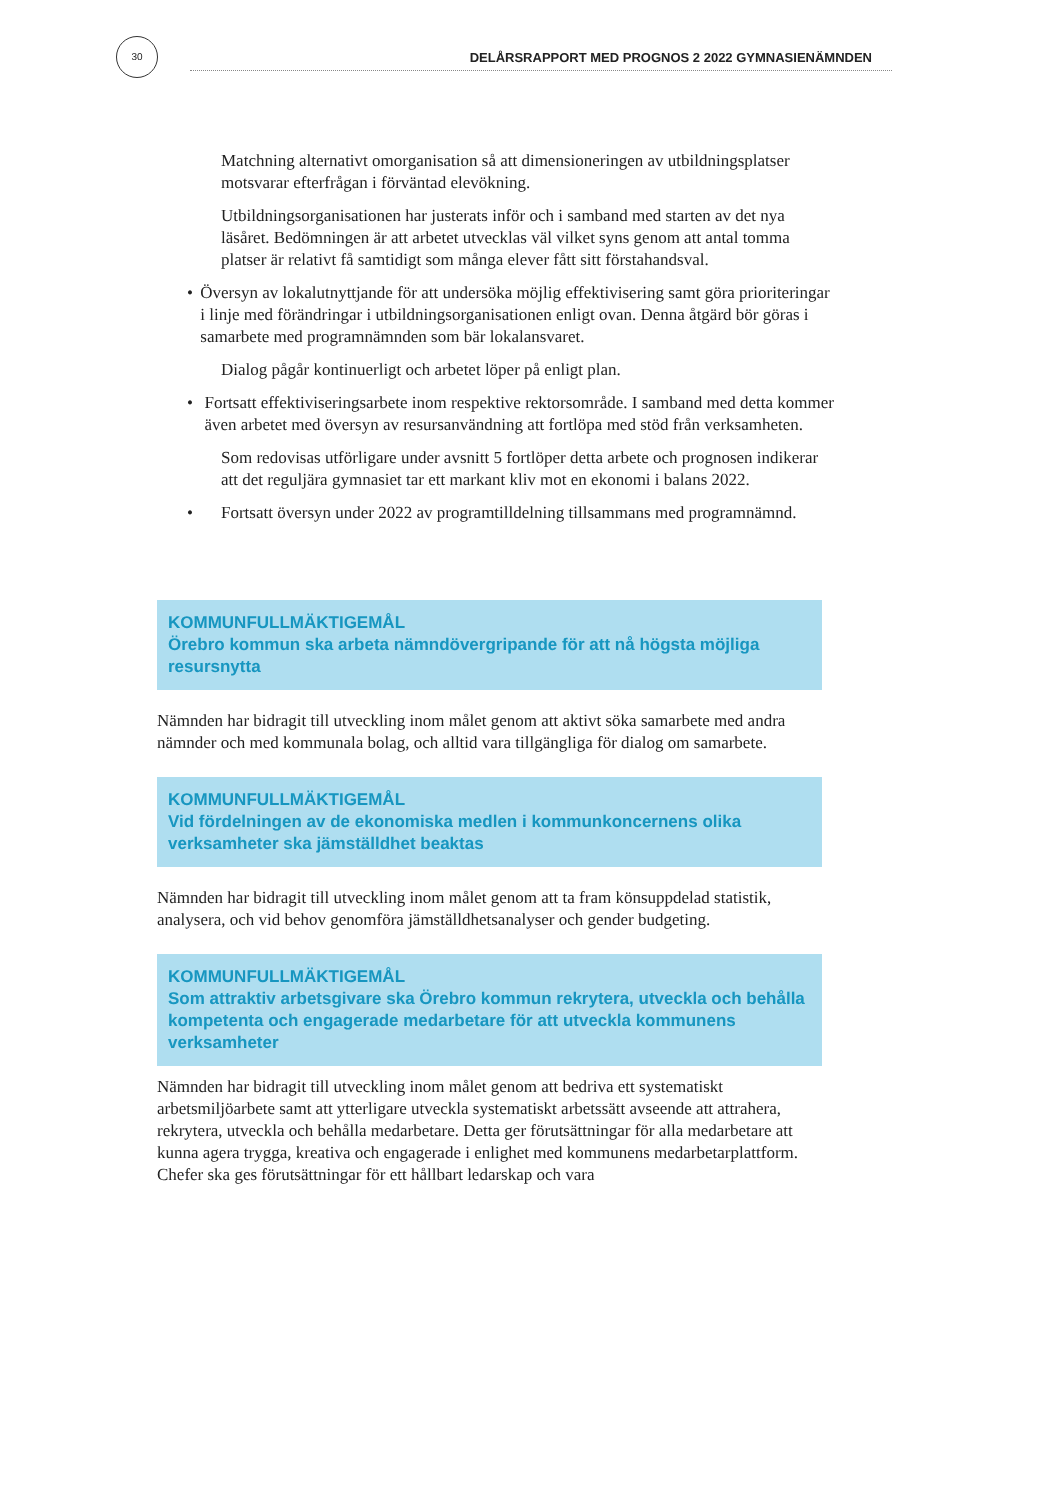30
DELÅRSRAPPORT MED PROGNOS 2 2022 GYMNASIENÄMNDEN
Matchning alternativt omorganisation så att dimensioneringen av utbildningsplatser motsvarar efterfrågan i förväntad elevökning.
Utbildningsorganisationen har justerats inför och i samband med starten av det nya läsåret. Bedömningen är att arbetet utvecklas väl vilket syns genom att antal tomma platser är relativt få samtidigt som många elever fått sitt förstahandsval.
• Översyn av lokalutnyttjande för att undersöka möjlig effektivisering samt göra prioriteringar i linje med förändringar i utbildningsorganisationen enligt ovan. Denna åtgärd bör göras i samarbete med programnämnden som bär lokalansvaret.
Dialog pågår kontinuerligt och arbetet löper på enligt plan.
• Fortsatt effektiviseringsarbete inom respektive rektorsområde. I samband med detta kommer även arbetet med översyn av resursanvändning att fortlöpa med stöd från verksamheten.
Som redovisas utförligare under avsnitt 5 fortlöper detta arbete och prognosen indikerar att det reguljära gymnasiet tar ett markant kliv mot en ekonomi i balans 2022.
• Fortsatt översyn under 2022 av programtilldelning tillsammans med programnämnd.
KOMMUNFULLMÄKTIGEMÅL
Örebro kommun ska arbeta nämndövergripande för att nå högsta möjliga resursnytta
Nämnden har bidragit till utveckling inom målet genom att aktivt söka samarbete med andra nämnder och med kommunala bolag, och alltid vara tillgängliga för dialog om samarbete.
KOMMUNFULLMÄKTIGEMÅL
Vid fördelningen av de ekonomiska medlen i kommunkoncernens olika verksamheter ska jämställdhet beaktas
Nämnden har bidragit till utveckling inom målet genom att ta fram könsuppdelad statistik, analysera, och vid behov genomföra jämställdhetsanalyser och gender budgeting.
KOMMUNFULLMÄKTIGEMÅL
Som attraktiv arbetsgivare ska Örebro kommun rekrytera, utveckla och behålla kompetenta och engagerade medarbetare för att utveckla kommunens verksamheter
Nämnden har bidragit till utveckling inom målet genom att bedriva ett systematiskt arbetsmiljöarbete samt att ytterligare utveckla systematiskt arbetssätt avseende att attrahera, rekrytera, utveckla och behålla medarbetare. Detta ger förutsättningar för alla medarbetare att kunna agera trygga, kreativa och engagerade i enlighet med kommunens medarbetarplattform. Chefer ska ges förutsättningar för ett hållbart ledarskap och vara